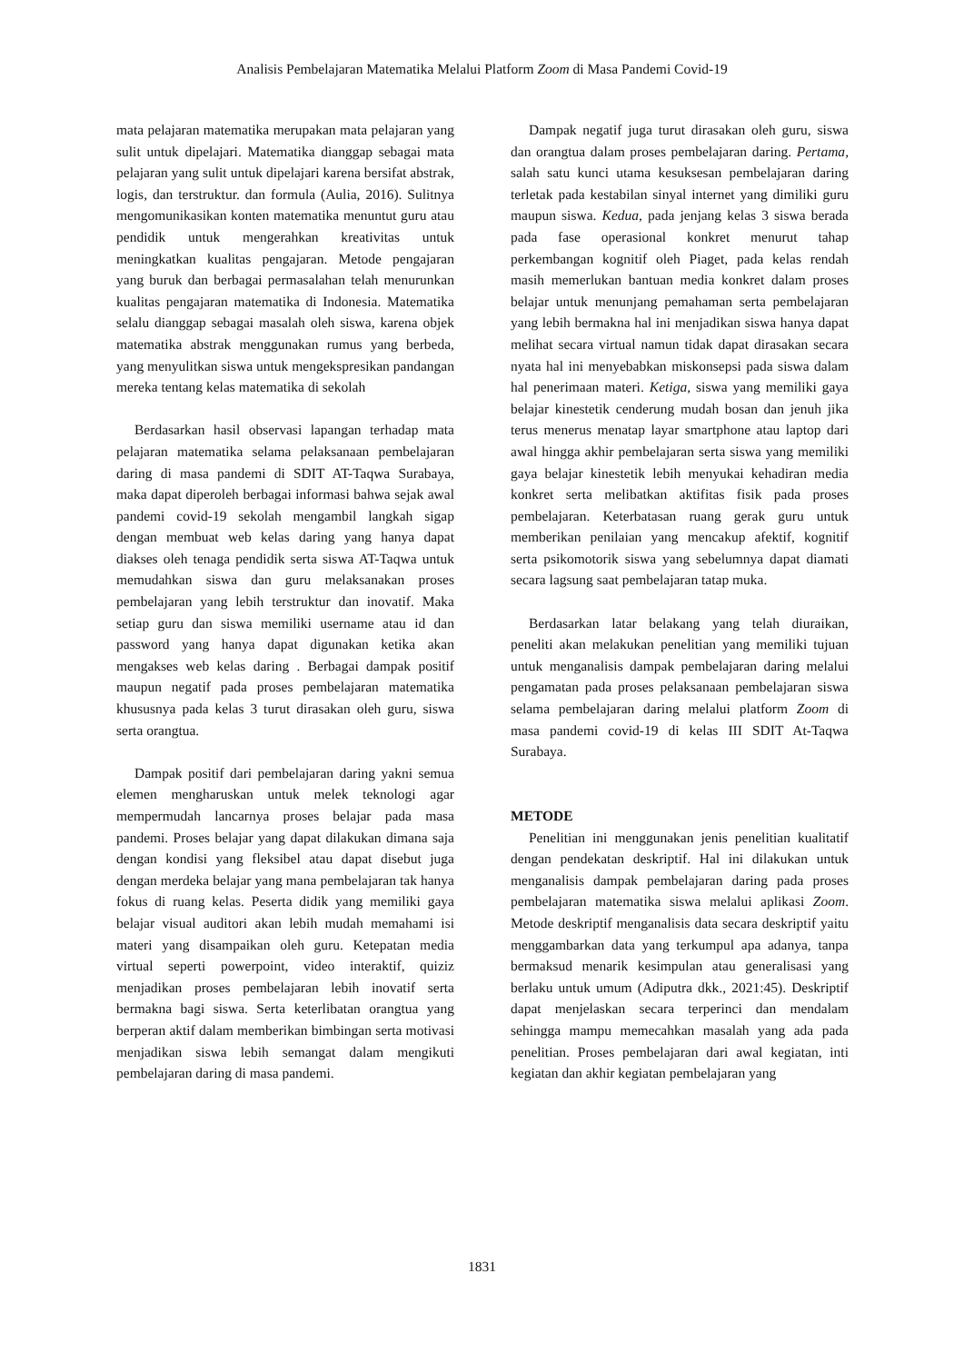Analisis Pembelajaran Matematika Melalui Platform Zoom di Masa Pandemi Covid-19
mata pelajaran matematika merupakan mata pelajaran yang sulit untuk dipelajari. Matematika dianggap sebagai mata pelajaran yang sulit untuk dipelajari karena bersifat abstrak, logis, dan terstruktur. dan formula (Aulia, 2016). Sulitnya mengomunikasikan konten matematika menuntut guru atau pendidik untuk mengerahkan kreativitas untuk meningkatkan kualitas pengajaran. Metode pengajaran yang buruk dan berbagai permasalahan telah menurunkan kualitas pengajaran matematika di Indonesia. Matematika selalu dianggap sebagai masalah oleh siswa, karena objek matematika abstrak menggunakan rumus yang berbeda, yang menyulitkan siswa untuk mengekspresikan pandangan mereka tentang kelas matematika di sekolah
Berdasarkan hasil observasi lapangan terhadap mata pelajaran matematika selama pelaksanaan pembelajaran daring di masa pandemi di SDIT AT-Taqwa Surabaya, maka dapat diperoleh berbagai informasi bahwa sejak awal pandemi covid-19 sekolah mengambil langkah sigap dengan membuat web kelas daring yang hanya dapat diakses oleh tenaga pendidik serta siswa AT-Taqwa untuk memudahkan siswa dan guru melaksanakan proses pembelajaran yang lebih terstruktur dan inovatif. Maka setiap guru dan siswa memiliki username atau id dan password yang hanya dapat digunakan ketika akan mengakses web kelas daring . Berbagai dampak positif maupun negatif pada proses pembelajaran matematika khususnya pada kelas 3 turut dirasakan oleh guru, siswa serta orangtua.
Dampak positif dari pembelajaran daring yakni semua elemen mengharuskan untuk melek teknologi agar mempermudah lancarnya proses belajar pada masa pandemi. Proses belajar yang dapat dilakukan dimana saja dengan kondisi yang fleksibel atau dapat disebut juga dengan merdeka belajar yang mana pembelajaran tak hanya fokus di ruang kelas. Peserta didik yang memiliki gaya belajar visual auditori akan lebih mudah memahami isi materi yang disampaikan oleh guru. Ketepatan media virtual seperti powerpoint, video interaktif, quiziz menjadikan proses pembelajaran lebih inovatif serta bermakna bagi siswa. Serta keterlibatan orangtua yang berperan aktif dalam memberikan bimbingan serta motivasi menjadikan siswa lebih semangat dalam mengikuti pembelajaran daring di masa pandemi.
Dampak negatif juga turut dirasakan oleh guru, siswa dan orangtua dalam proses pembelajaran daring. Pertama, salah satu kunci utama kesuksesan pembelajaran daring terletak pada kestabilan sinyal internet yang dimiliki guru maupun siswa. Kedua, pada jenjang kelas 3 siswa berada pada fase operasional konkret menurut tahap perkembangan kognitif oleh Piaget, pada kelas rendah masih memerlukan bantuan media konkret dalam proses belajar untuk menunjang pemahaman serta pembelajaran yang lebih bermakna hal ini menjadikan siswa hanya dapat melihat secara virtual namun tidak dapat dirasakan secara nyata hal ini menyebabkan miskonsepsi pada siswa dalam hal penerimaan materi. Ketiga, siswa yang memiliki gaya belajar kinestetik cenderung mudah bosan dan jenuh jika terus menerus menatap layar smartphone atau laptop dari awal hingga akhir pembelajaran serta siswa yang memiliki gaya belajar kinestetik lebih menyukai kehadiran media konkret serta melibatkan aktifitas fisik pada proses pembelajaran. Keterbatasan ruang gerak guru untuk memberikan penilaian yang mencakup afektif, kognitif serta psikomotorik siswa yang sebelumnya dapat diamati secara lagsung saat pembelajaran tatap muka.
Berdasarkan latar belakang yang telah diuraikan, peneliti akan melakukan penelitian yang memiliki tujuan untuk menganalisis dampak pembelajaran daring melalui pengamatan pada proses pelaksanaan pembelajaran siswa selama pembelajaran daring melalui platform Zoom di masa pandemi covid-19 di kelas III SDIT At-Taqwa Surabaya.
METODE
Penelitian ini menggunakan jenis penelitian kualitatif dengan pendekatan deskriptif. Hal ini dilakukan untuk menganalisis dampak pembelajaran daring pada proses pembelajaran matematika siswa melalui aplikasi Zoom. Metode deskriptif menganalisis data secara deskriptif yaitu menggambarkan data yang terkumpul apa adanya, tanpa bermaksud menarik kesimpulan atau generalisasi yang berlaku untuk umum (Adiputra dkk., 2021:45). Deskriptif dapat menjelaskan secara terperinci dan mendalam sehingga mampu memecahkan masalah yang ada pada penelitian. Proses pembelajaran dari awal kegiatan, inti kegiatan dan akhir kegiatan pembelajaran yang
1831